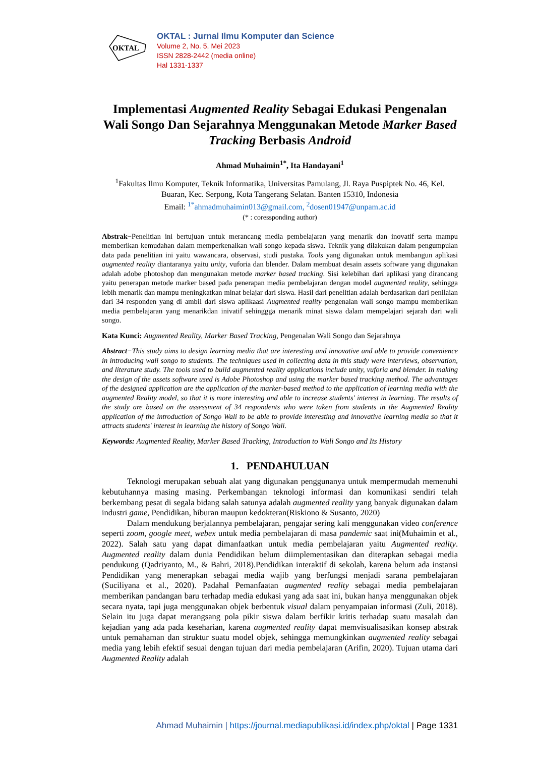OKTAL
OKTAL : Jurnal Ilmu Komputer dan Science
Volume 2, No. 5, Mei 2023
ISSN 2828-2442 (media online)
Hal 1331-1337
Implementasi Augmented Reality Sebagai Edukasi Pengenalan Wali Songo Dan Sejarahnya Menggunakan Metode Marker Based Tracking Berbasis Android
Ahmad Muhaimin<sup>1*</sup>, Ita Handayani<sup>1</sup>
<sup>1</sup> Fakultas Ilmu Komputer, Teknik Informatika, Universitas Pamulang, Jl. Raya Puspiptek No. 46, Kel. Buaran, Kec. Serpong, Kota Tangerang Selatan. Banten 15310, Indonesia
Email: <sup>1*</sup>ahmadmuhaimin013@gmail.com, <sup>2</sup>dosen01947@unpam.ac.id
(* : coressponding author)
Abstrak−Penelitian ini bertujuan untuk merancang media pembelajaran yang menarik dan inovatif serta mampu memberikan kemudahan dalam memperkenalkan wali songo kepada siswa. Teknik yang dilakukan dalam pengumpulan data pada penelitian ini yaitu wawancara, observasi, studi pustaka. Tools yang digunakan untuk membangun aplikasi augmented reality diantaranya yaitu unity, vuforia dan blender. Dalam membuat desain assets software yang digunakan adalah adobe photoshop dan mengunakan metode marker based tracking. Sisi kelebihan dari aplikasi yang dirancang yaitu penerapan metode marker based pada penerapan media pembelajaran dengan model augmented reality, sehingga lebih menarik dan mampu meningkatkan minat belajar dari siswa. Hasil dari penelitian adalah berdasarkan dari penilaian dari 34 responden yang di ambil dari siswa aplikaasi Augmented reality pengenalan wali songo mampu memberikan media pembelajaran yang menarikdan inivatif sehinggga menarik minat siswa dalam mempelajari sejarah dari wali songo.
Kata Kunci: Augmented Reality, Marker Based Tracking, Pengenalan Wali Songo dan Sejarahnya
Abstract−This study aims to design learning media that are interesting and innovative and able to provide convenience in introducing wali songo to students. The techniques used in collecting data in this study were interviews, observation, and literature study. The tools used to build augmented reality applications include unity, vuforia and blender. In making the design of the assets software used is Adobe Photoshop and using the marker based tracking method. The advantages of the designed application are the application of the marker-based method to the application of learning media with the augmented Reality model, so that it is more interesting and able to increase students' interest in learning. The results of the study are based on the assessment of 34 respondents who were taken from students in the Augmented Reality application of the introduction of Songo Wali to be able to provide interesting and innovative learning media so that it attracts students' interest in learning the history of Songo Wali.
Keywords: Augmented Reality, Marker Based Tracking, Introduction to Wali Songo and Its History
1. PENDAHULUAN
Teknologi merupakan sebuah alat yang digunakan penggunanya untuk mempermudah memenuhi kebutuhannya masing masing. Perkembangan teknologi informasi dan komunikasi sendiri telah berkembang pesat di segala bidang salah satunya adalah augmented reality yang banyak digunakan dalam industri game, Pendidikan, hiburan maupun kedokteran(Riskiono & Susanto, 2020)
Dalam mendukung berjalannya pembelajaran, pengajar sering kali menggunakan video conference seperti zoom, google meet, webex untuk media pembelajaran di masa pandemic saat ini(Muhaimin et al., 2022). Salah satu yang dapat dimanfaatkan untuk media pembelajaran yaitu Augmented reality. Augmented reality dalam dunia Pendidikan belum diimplementasikan dan diterapkan sebagai media pendukung (Qadriyanto, M., & Bahri, 2018).Pendidikan interaktif di sekolah, karena belum ada instansi Pendidikan yang menerapkan sebagai media wajib yang berfungsi menjadi sarana pembelajaran (Suciliyana et al., 2020). Padahal Pemanfaatan augmented reality sebagai media pembelajaran memberikan pandangan baru terhadap media edukasi yang ada saat ini, bukan hanya menggunakan objek secara nyata, tapi juga menggunakan objek berbentuk visual dalam penyampaian informasi (Zuli, 2018). Selain itu juga dapat merangsang pola pikir siswa dalam berfikir kritis terhadap suatu masalah dan kejadian yang ada pada keseharian, karena augmented reality dapat memvisualisasikan konsep abstrak untuk pemahaman dan struktur suatu model objek, sehingga memungkinkan augmented reality sebagai media yang lebih efektif sesuai dengan tujuan dari media pembelajaran (Arifin, 2020). Tujuan utama dari Augmented Reality adalah
Ahmad Muhaimin | https://journal.mediapublikasi.id/index.php/oktal | Page 1331